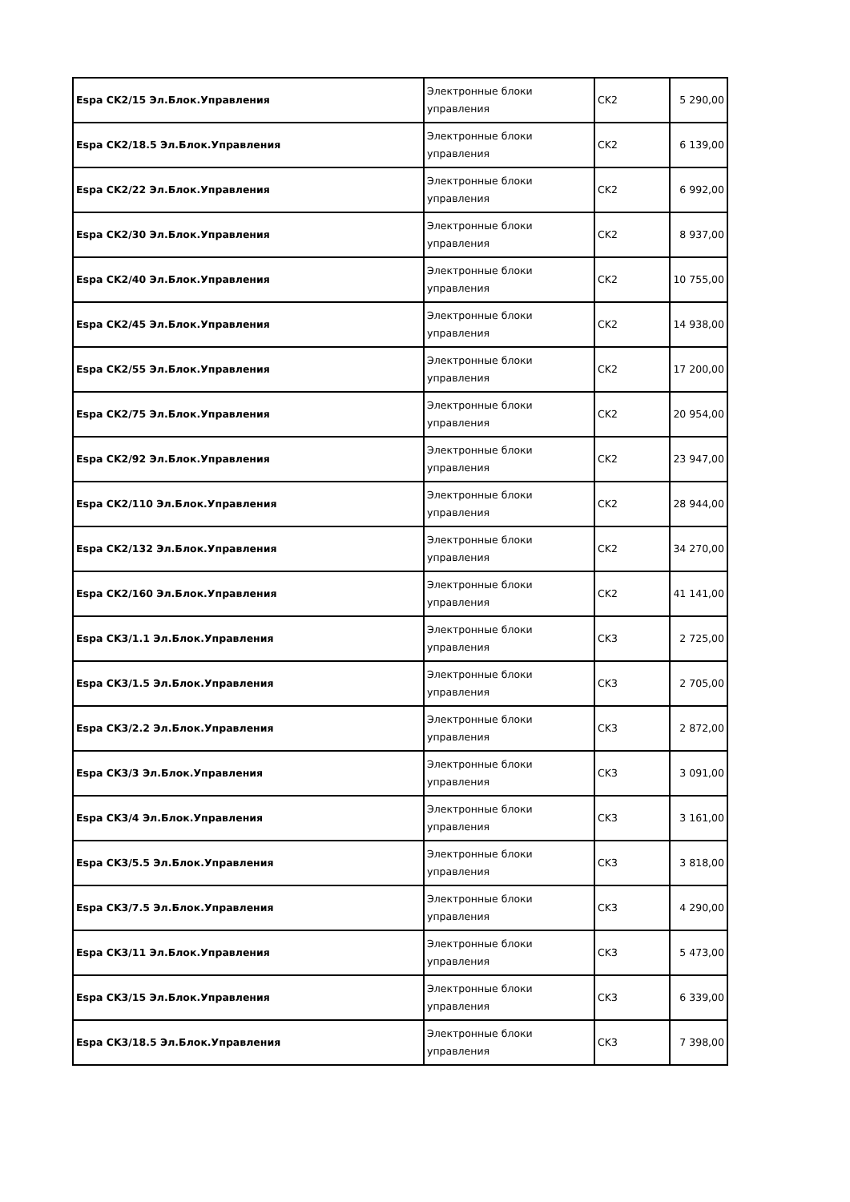| Espa CK2/15 Эл.Блок.Управления | Электронные блоки управления | CK2 | 5 290,00 |
| Espa CK2/18.5 Эл.Блок.Управления | Электронные блоки управления | CK2 | 6 139,00 |
| Espa CK2/22 Эл.Блок.Управления | Электронные блоки управления | CK2 | 6 992,00 |
| Espa CK2/30 Эл.Блок.Управления | Электронные блоки управления | CK2 | 8 937,00 |
| Espa CK2/40 Эл.Блок.Управления | Электронные блоки управления | CK2 | 10 755,00 |
| Espa CK2/45 Эл.Блок.Управления | Электронные блоки управления | CK2 | 14 938,00 |
| Espa CK2/55 Эл.Блок.Управления | Электронные блоки управления | CK2 | 17 200,00 |
| Espa CK2/75 Эл.Блок.Управления | Электронные блоки управления | CK2 | 20 954,00 |
| Espa CK2/92 Эл.Блок.Управления | Электронные блоки управления | CK2 | 23 947,00 |
| Espa CK2/110 Эл.Блок.Управления | Электронные блоки управления | CK2 | 28 944,00 |
| Espa CK2/132 Эл.Блок.Управления | Электронные блоки управления | CK2 | 34 270,00 |
| Espa CK2/160 Эл.Блок.Управления | Электронные блоки управления | CK2 | 41 141,00 |
| Espa CK3/1.1 Эл.Блок.Управления | Электронные блоки управления | CK3 | 2 725,00 |
| Espa CK3/1.5 Эл.Блок.Управления | Электронные блоки управления | CK3 | 2 705,00 |
| Espa CK3/2.2 Эл.Блок.Управления | Электронные блоки управления | CK3 | 2 872,00 |
| Espa CK3/3 Эл.Блок.Управления | Электронные блоки управления | CK3 | 3 091,00 |
| Espa CK3/4 Эл.Блок.Управления | Электронные блоки управления | CK3 | 3 161,00 |
| Espa CK3/5.5 Эл.Блок.Управления | Электронные блоки управления | CK3 | 3 818,00 |
| Espa CK3/7.5 Эл.Блок.Управления | Электронные блоки управления | CK3 | 4 290,00 |
| Espa CK3/11 Эл.Блок.Управления | Электронные блоки управления | CK3 | 5 473,00 |
| Espa CK3/15 Эл.Блок.Управления | Электронные блоки управления | CK3 | 6 339,00 |
| Espa CK3/18.5 Эл.Блок.Управления | Электронные блоки управления | CK3 | 7 398,00 |